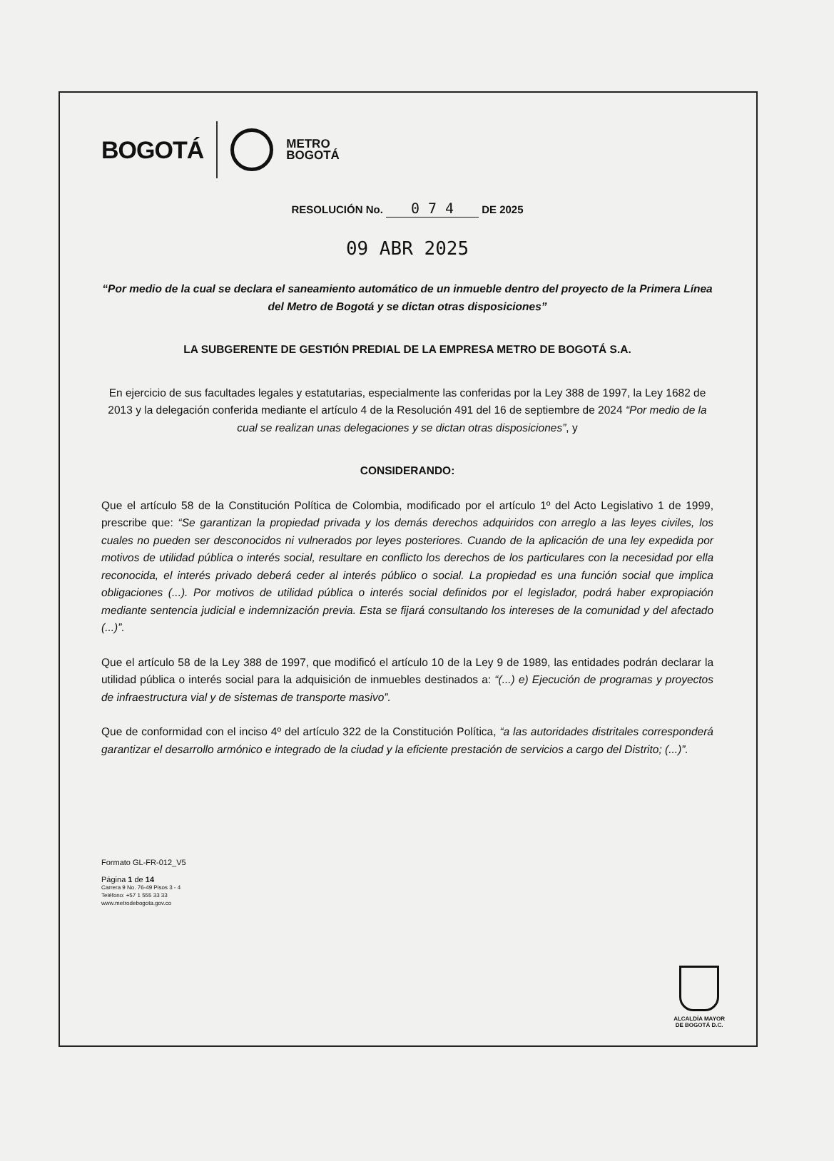BOGOTÁ
METRO
BOGOTÁ
RESOLUCIÓN No. 0 7 4 DE 2025
09 ABR 2025
“Por medio de la cual se declara el saneamiento automático de un inmueble dentro del proyecto de la Primera Línea del Metro de Bogotá y se dictan otras disposiciones”
LA SUBGERENTE DE GESTIÓN PREDIAL DE LA EMPRESA METRO DE BOGOTÁ S.A.
En ejercicio de sus facultades legales y estatutarias, especialmente las conferidas por la Ley 388 de 1997, la Ley 1682 de 2013 y la delegación conferida mediante el artículo 4 de la Resolución 491 del 16 de septiembre de 2024 “Por medio de la cual se realizan unas delegaciones y se dictan otras disposiciones”, y
CONSIDERANDO:
Que el artículo 58 de la Constitución Política de Colombia, modificado por el artículo 1º del Acto Legislativo 1 de 1999, prescribe que: “Se garantizan la propiedad privada y los demás derechos adquiridos con arreglo a las leyes civiles, los cuales no pueden ser desconocidos ni vulnerados por leyes posteriores. Cuando de la aplicación de una ley expedida por motivos de utilidad pública o interés social, resultare en conflicto los derechos de los particulares con la necesidad por ella reconocida, el interés privado deberá ceder al interés público o social. La propiedad es una función social que implica obligaciones (...). Por motivos de utilidad pública o interés social definidos por el legislador, podrá haber expropiación mediante sentencia judicial e indemnización previa. Esta se fijará consultando los intereses de la comunidad y del afectado (...)”.
Que el artículo 58 de la Ley 388 de 1997, que modificó el artículo 10 de la Ley 9 de 1989, las entidades podrán declarar la utilidad pública o interés social para la adquisición de inmuebles destinados a: “(...) e) Ejecución de programas y proyectos de infraestructura vial y de sistemas de transporte masivo”.
Que de conformidad con el inciso 4º del artículo 322 de la Constitución Política, “a las autoridades distritales corresponderá garantizar el desarrollo armónico e integrado de la ciudad y la eficiente prestación de servicios a cargo del Distrito; (...)”.
Formato GL-FR-012_V5
Página 1 de 14
Carrera 9 No. 76-49 Pisos 3 - 4
Teléfono: +57 1 555 33 33
www.metrodebogota.gov.co
ALCALDÍA MAYOR
DE BOGOTÁ D.C.